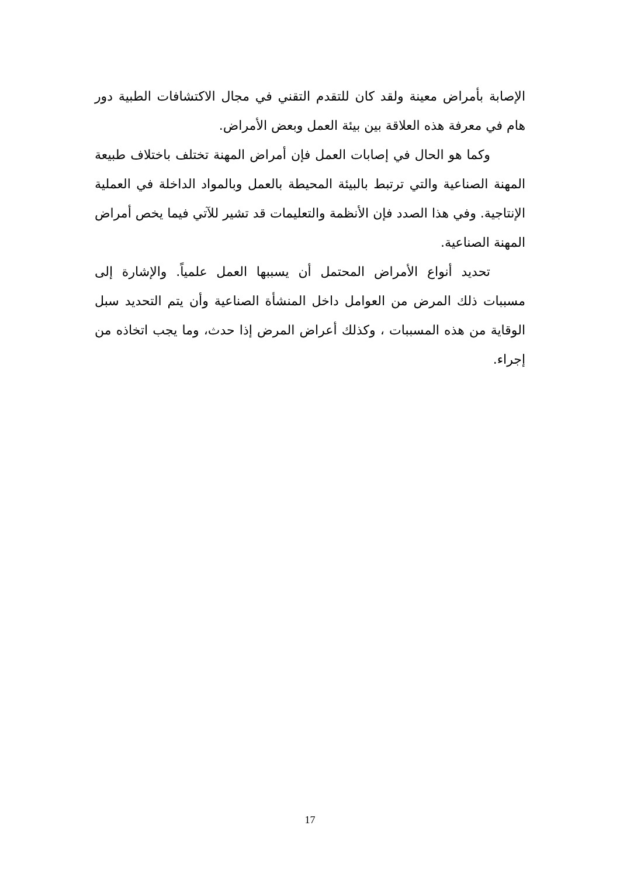الإصابة بأمراض معينة ولقد كان للتقدم التقني في مجال الاكتشافات الطبية دور هام في معرفة هذه العلاقة بين بيئة العمل وبعض الأمراض.
وكما هو الحال في إصابات العمل فإن أمراض المهنة تختلف باختلاف طبيعة المهنة الصناعية والتي ترتبط بالبيئة المحيطة بالعمل وبالمواد الداخلة في العملية الإنتاجية. وفي هذا الصدد فإن الأنظمة والتعليمات قد تشير للآتي فيما يخص أمراض المهنة الصناعية.
تحديد أنواع الأمراض المحتمل أن يسببها العمل علمياً. والإشارة إلى مسببات ذلك المرض من العوامل داخل المنشأة الصناعية وأن يتم التحديد سبل الوقاية من هذه المسببات ، وكذلك أعراض المرض إذا حدث، وما يجب اتخاذه من إجراء.
17